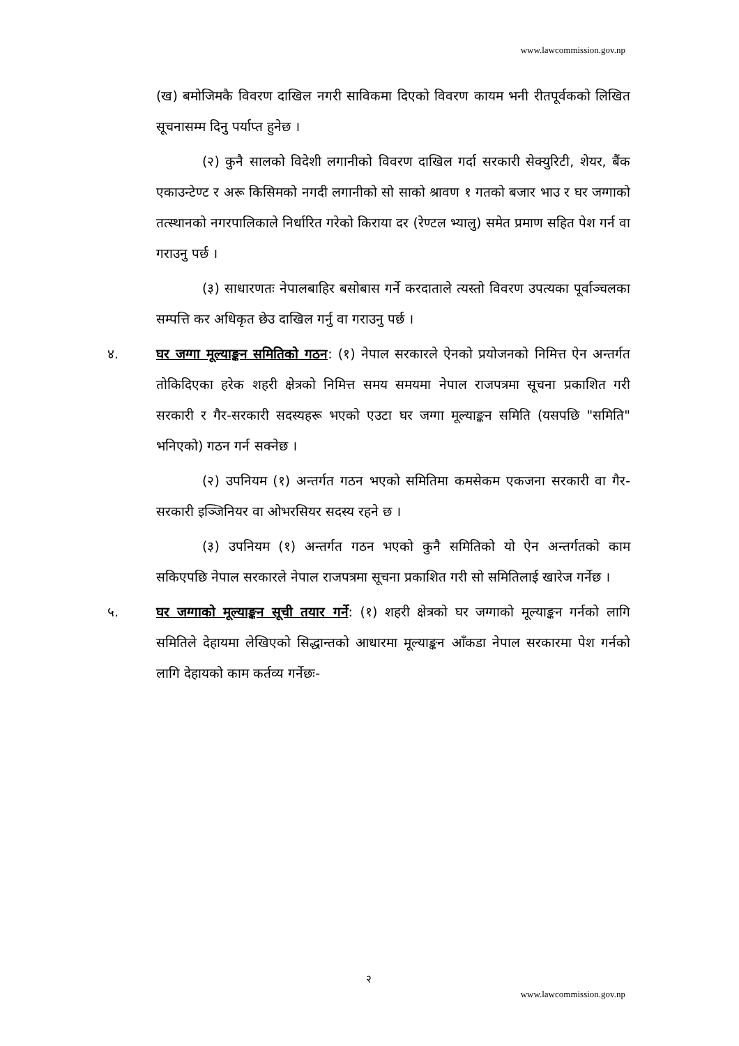www.lawcommission.gov.np
(ख) बमोजिमकै विवरण दाखिल नगरी साविकमा दिएको विवरण कायम भनी रीतपूर्वकको लिखित सूचनासम्म दिनु पर्याप्त हुनेछ ।
(२) कुनै सालको विदेशी लगानीको विवरण दाखिल गर्दा सरकारी सेक्युरिटी, शेयर, बैंक एकाउन्टेण्ट र अरू किसिमको नगदी लगानीको सो साको श्रावण १ गतको बजार भाउ र घर जग्गाको तत्स्थानको नगरपालिकाले निर्धारित गरेको किराया दर (रेण्टल भ्यालु) समेत प्रमाण सहित पेश गर्न वा गराउनु पर्छ ।
(३) साधारणतः नेपालबाहिर बसोबास गर्ने करदाताले त्यस्तो विवरण उपत्यका पूर्वाञ्चलका सम्पत्ति कर अधिकृत छेउ दाखिल गर्नु वा गराउनु पर्छ ।
४. घर जग्गा मूल्याङ्कन समितिको गठन: (१) नेपाल सरकारले ऐनको प्रयोजनको निमित्त ऐन अन्तर्गत तोकिदिएका हरेक शहरी क्षेत्रको निमित्त समय समयमा नेपाल राजपत्रमा सूचना प्रकाशित गरी सरकारी र गैर-सरकारी सदस्यहरू भएको एउटा घर जग्गा मूल्याङ्कन समिति (यसपछि "समिति" भनिएको) गठन गर्न सक्नेछ ।
(२) उपनियम (१) अन्तर्गत गठन भएको समितिमा कमसेकम एकजना सरकारी वा गैर-सरकारी इञ्जिनियर वा ओभरसियर सदस्य रहने छ ।
(३) उपनियम (१) अन्तर्गत गठन भएको कुनै समितिको यो ऐन अन्तर्गतको काम सकिएपछि नेपाल सरकारले नेपाल राजपत्रमा सूचना प्रकाशित गरी सो समितिलाई खारेज गर्नेछ ।
५. घर जग्गाको मूल्याङ्कन सूची तयार गर्ने: (१) शहरी क्षेत्रको घर जग्गाको मूल्याङ्कन गर्नको लागि समितिले देहायमा लेखिएको सिद्धान्तको आधारमा मूल्याङ्कन आँकडा नेपाल सरकारमा पेश गर्नको लागि देहायको काम कर्तव्य गर्नेछः-
२
www.lawcommission.gov.np